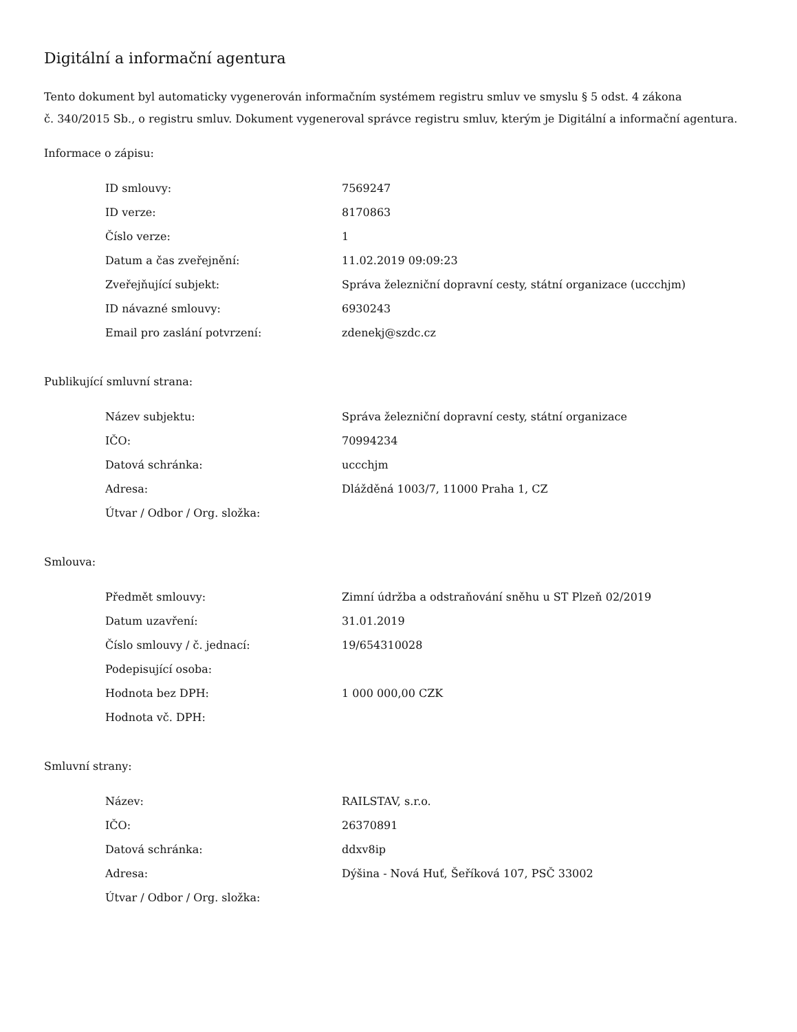Digitální a informační agentura
Tento dokument byl automaticky vygenerován informačním systémem registru smluv ve smyslu § 5 odst. 4 zákona
č. 340/2015 Sb., o registru smluv. Dokument vygeneroval správce registru smluv, kterým je Digitální a informační agentura.
Informace o zápisu:
| ID smlouvy: | 7569247 |
| ID verze: | 8170863 |
| Číslo verze: | 1 |
| Datum a čas zveřejnění: | 11.02.2019 09:09:23 |
| Zveřejňující subjekt: | Správa železniční dopravní cesty, státní organizace (uccchjm) |
| ID návazné smlouvy: | 6930243 |
| Email pro zaslání potvrzení: | zdenekj@szdc.cz |
Publikující smluvní strana:
| Název subjektu: | Správa železniční dopravní cesty, státní organizace |
| IČO: | 70994234 |
| Datová schránka: | uccchjm |
| Adresa: | Dlážděná 1003/7, 11000 Praha 1, CZ |
| Útvar / Odbor / Org. složka: | |
Smlouva:
| Předmět smlouvy: | Zimní údržba a odstraňování sněhu u ST Plzeň 02/2019 |
| Datum uzavření: | 31.01.2019 |
| Číslo smlouvy / č. jednací: | 19/654310028 |
| Podepisující osoba: | |
| Hodnota bez DPH: | 1 000 000,00 CZK |
| Hodnota vč. DPH: | |
Smluvní strany:
| Název: | RAILSTAV, s.r.o. |
| IČO: | 26370891 |
| Datová schránka: | ddxv8ip |
| Adresa: | Dýšina - Nová Huť, Šeříková 107, PSČ 33002 |
| Útvar / Odbor / Org. složka: | |